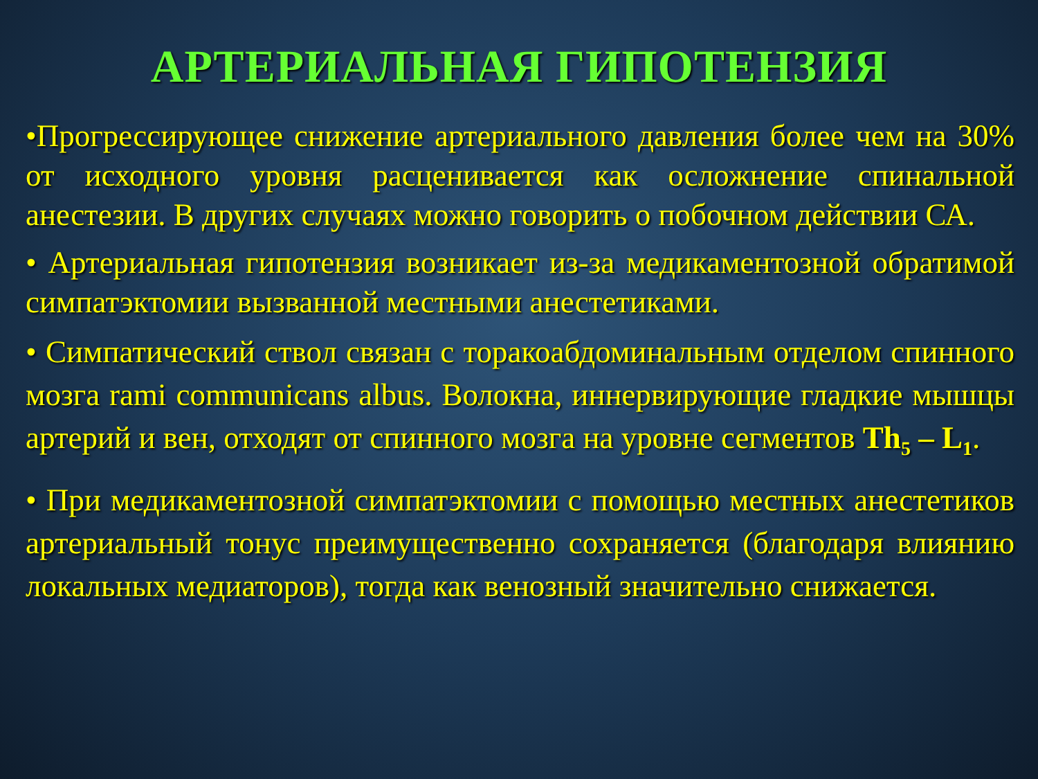АРТЕРИАЛЬНАЯ ГИПОТЕНЗИЯ
•Прогрессирующее снижение артериального давления более чем на 30% от исходного уровня расценивается как осложнение спинальной анестезии. В других случаях можно говорить о побочном действии СА.
• Артериальная гипотензия возникает из-за медикаментозной обратимой симпатэктомии вызванной местными анестетиками.
• Симпатический ствол связан с торакоабдоминальным отделом спинного мозга rami communicans albus. Волокна, иннервирующие гладкие мышцы артерий и вен, отходят от спинного мозга на уровне сегментов Th<sub>5</sub> – L<sub>1</sub>.
• При медикаментозной симпатэктомии с помощью местных анестетиков артериальный тонус преимущественно сохраняется (благодаря влиянию локальных медиаторов), тогда как венозный значительно снижается.